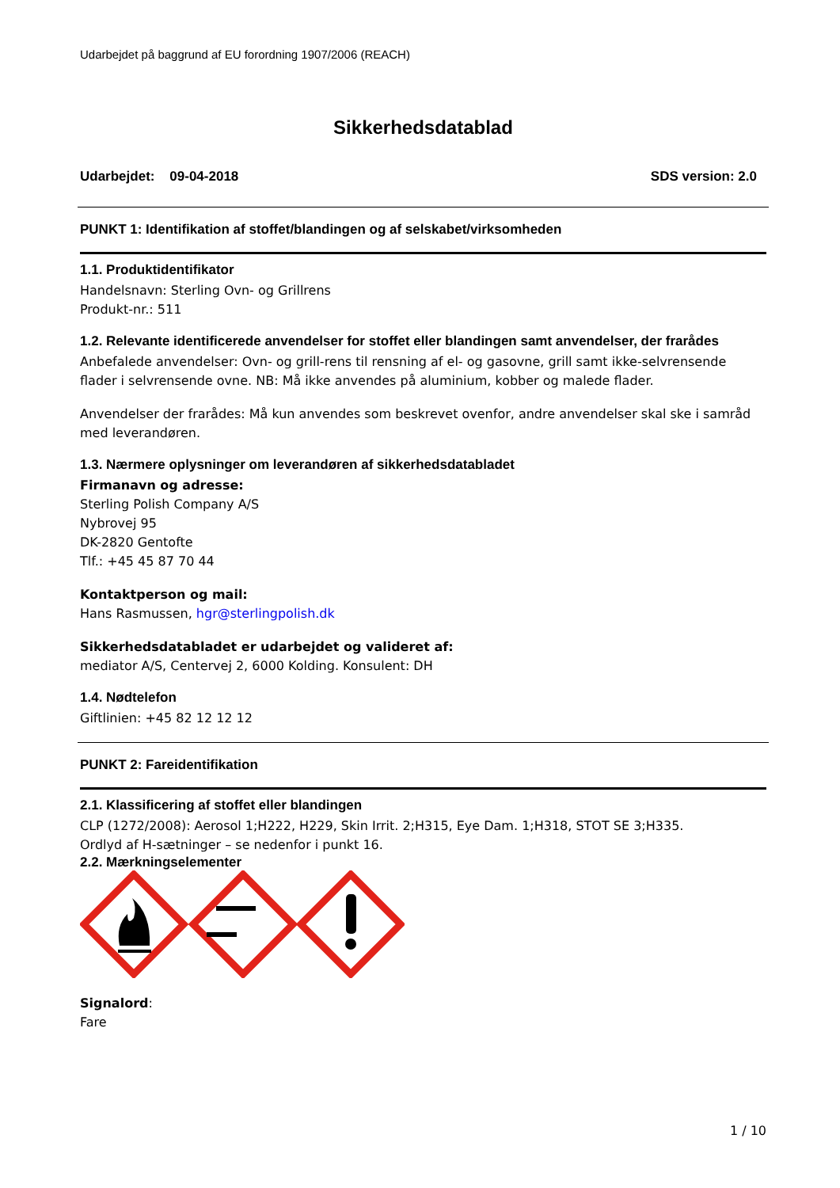Udarbejdet på baggrund af EU forordning 1907/2006 (REACH)
Sikkerhedsdatablad
Udarbejdet: 09-04-2018 SDS version: 2.0
PUNKT 1: Identifikation af stoffet/blandingen og af selskabet/virksomheden
1.1. Produktidentifikator
Handelsnavn: Sterling Ovn- og Grillrens
Produkt-nr.: 511
1.2. Relevante identificerede anvendelser for stoffet eller blandingen samt anvendelser, der frarådes
Anbefalede anvendelser: Ovn- og grill-rens til rensning af el- og gasovne, grill samt ikke-selvrensende flader i selvrensende ovne. NB: Må ikke anvendes på aluminium, kobber og malede flader.
Anvendelser der frarådes: Må kun anvendes som beskrevet ovenfor, andre anvendelser skal ske i samråd med leverandøren.
1.3. Nærmere oplysninger om leverandøren af sikkerhedsdatabladet
Firmanavn og adresse:
Sterling Polish Company A/S
Nybrovej 95
DK-2820 Gentofte
Tlf.: +45 45 87 70 44
Kontaktperson og mail:
Hans Rasmussen, hgr@sterlingpolish.dk
Sikkerhedsdatabladet er udarbejdet og valideret af:
mediator A/S, Centervej 2, 6000 Kolding. Konsulent: DH
1.4. Nødtelefon
Giftlinien: +45 82 12 12 12
PUNKT 2: Fareidentifikation
2.1. Klassificering af stoffet eller blandingen
CLP (1272/2008): Aerosol 1;H222, H229, Skin Irrit. 2;H315, Eye Dam. 1;H318, STOT SE 3;H335.
Ordlyd af H-sætninger – se nedenfor i punkt 16.
2.2. Mærkningselementer
Signalord:
Fare
1 / 10